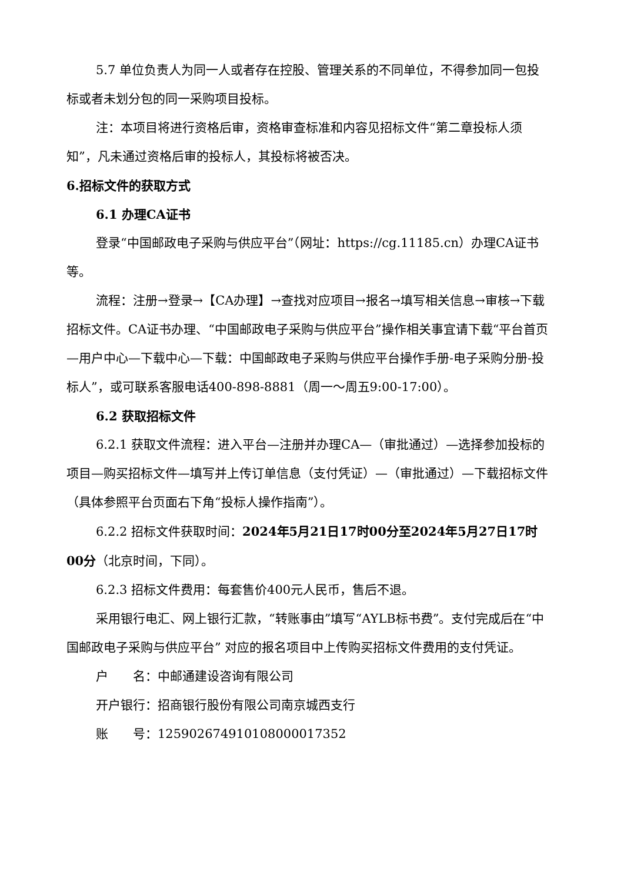5.7 单位负责人为同一人或者存在控股、管理关系的不同单位，不得参加同一包投标或者未划分包的同一采购项目投标。
注：本项目将进行资格后审，资格审查标准和内容见招标文件“第二章投标人须知”，凡未通过资格后审的投标人，其投标将被否决。
6.招标文件的获取方式
6.1 办理CA证书
登录“中国邮政电子采购与供应平台”（网址：https://cg.11185.cn）办理CA证书等。
流程：注册→登录→【CA办理】→查找对应项目→报名→填写相关信息→审核→下载招标文件。CA证书办理、“中国邮政电子采购与供应平台”操作相关事宜请下载“平台首页—用户中心—下载中心—下载：中国邮政电子采购与供应平台操作手册-电子采购分册-投标人”，或可联系客服电话400-898-8881（周一～周五9:00-17:00）。
6.2 获取招标文件
6.2.1 获取文件流程：进入平台—注册并办理CA—（审批通过）—选择参加投标的项目—购买招标文件—填写并上传订单信息（支付凭证）—（审批通过）—下载招标文件（具体参照平台页面右下角“投标人操作指南”）。
6.2.2 招标文件获取时间：2024年5月21日17时00分至2024年5月27日17时00分（北京时间，下同）。
6.2.3 招标文件费用：每套售价400元人民币，售后不退。
采用银行电汇、网上银行汇款，“转账事由”填写“AYLB标书费”。支付完成后在“中国邮政电子采购与供应平台” 对应的报名项目中上传购买招标文件费用的支付凭证。
户　　名：中邮通建设咨询有限公司
开户银行：招商银行股份有限公司南京城西支行
账　　号：125902674910108000017352